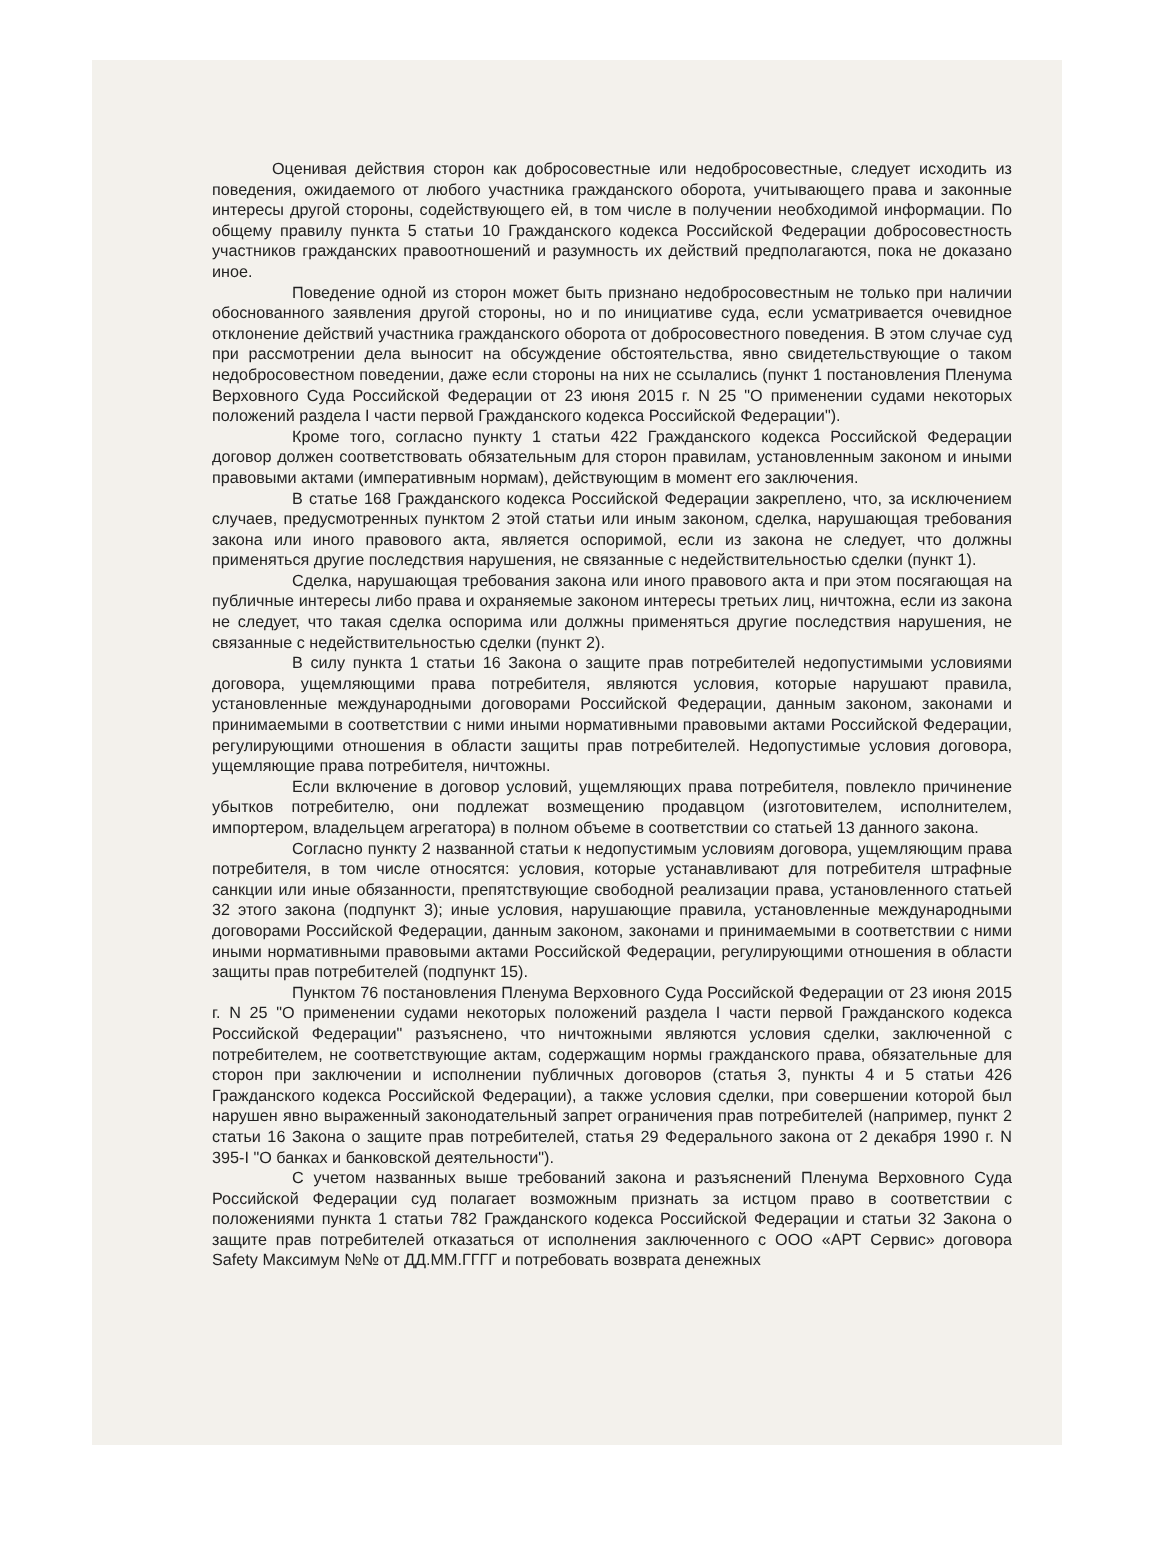Оценивая действия сторон как добросовестные или недобросовестные, следует исходить из поведения, ожидаемого от любого участника гражданского оборота, учитывающего права и законные интересы другой стороны, содействующего ей, в том числе в получении необходимой информации. По общему правилу пункта 5 статьи 10 Гражданского кодекса Российской Федерации добросовестность участников гражданских правоотношений и разумность их действий предполагаются, пока не доказано иное.
Поведение одной из сторон может быть признано недобросовестным не только при наличии обоснованного заявления другой стороны, но и по инициативе суда, если усматривается очевидное отклонение действий участника гражданского оборота от добросовестного поведения. В этом случае суд при рассмотрении дела выносит на обсуждение обстоятельства, явно свидетельствующие о таком недобросовестном поведении, даже если стороны на них не ссылались (пункт 1 постановления Пленума Верховного Суда Российской Федерации от 23 июня 2015 г. N 25 "О применении судами некоторых положений раздела I части первой Гражданского кодекса Российской Федерации").
Кроме того, согласно пункту 1 статьи 422 Гражданского кодекса Российской Федерации договор должен соответствовать обязательным для сторон правилам, установленным законом и иными правовыми актами (императивным нормам), действующим в момент его заключения.
В статье 168 Гражданского кодекса Российской Федерации закреплено, что, за исключением случаев, предусмотренных пунктом 2 этой статьи или иным законом, сделка, нарушающая требования закона или иного правового акта, является оспоримой, если из закона не следует, что должны применяться другие последствия нарушения, не связанные с недействительностью сделки (пункт 1).
Сделка, нарушающая требования закона или иного правового акта и при этом посягающая на публичные интересы либо права и охраняемые законом интересы третьих лиц, ничтожна, если из закона не следует, что такая сделка оспорима или должны применяться другие последствия нарушения, не связанные с недействительностью сделки (пункт 2).
В силу пункта 1 статьи 16 Закона о защите прав потребителей недопустимыми условиями договора, ущемляющими права потребителя, являются условия, которые нарушают правила, установленные международными договорами Российской Федерации, данным законом, законами и принимаемыми в соответствии с ними иными нормативными правовыми актами Российской Федерации, регулирующими отношения в области защиты прав потребителей. Недопустимые условия договора, ущемляющие права потребителя, ничтожны.
Если включение в договор условий, ущемляющих права потребителя, повлекло причинение убытков потребителю, они подлежат возмещению продавцом (изготовителем, исполнителем, импортером, владельцем агрегатора) в полном объеме в соответствии со статьей 13 данного закона.
Согласно пункту 2 названной статьи к недопустимым условиям договора, ущемляющим права потребителя, в том числе относятся: условия, которые устанавливают для потребителя штрафные санкции или иные обязанности, препятствующие свободной реализации права, установленного статьей 32 этого закона (подпункт 3); иные условия, нарушающие правила, установленные международными договорами Российской Федерации, данным законом, законами и принимаемыми в соответствии с ними иными нормативными правовыми актами Российской Федерации, регулирующими отношения в области защиты прав потребителей (подпункт 15).
Пунктом 76 постановления Пленума Верховного Суда Российской Федерации от 23 июня 2015 г. N 25 "О применении судами некоторых положений раздела I части первой Гражданского кодекса Российской Федерации" разъяснено, что ничтожными являются условия сделки, заключенной с потребителем, не соответствующие актам, содержащим нормы гражданского права, обязательные для сторон при заключении и исполнении публичных договоров (статья 3, пункты 4 и 5 статьи 426 Гражданского кодекса Российской Федерации), а также условия сделки, при совершении которой был нарушен явно выраженный законодательный запрет ограничения прав потребителей (например, пункт 2 статьи 16 Закона о защите прав потребителей, статья 29 Федерального закона от 2 декабря 1990 г. N 395-I "О банках и банковской деятельности").
С учетом названных выше требований закона и разъяснений Пленума Верховного Суда Российской Федерации суд полагает возможным признать за истцом право в соответствии с положениями пункта 1 статьи 782 Гражданского кодекса Российской Федерации и статьи 32 Закона о защите прав потребителей отказаться от исполнения заключенного с ООО «АРТ Сервис» договора Safety Максимум №№ от ДД.ММ.ГГГГ и потребовать возврата денежных